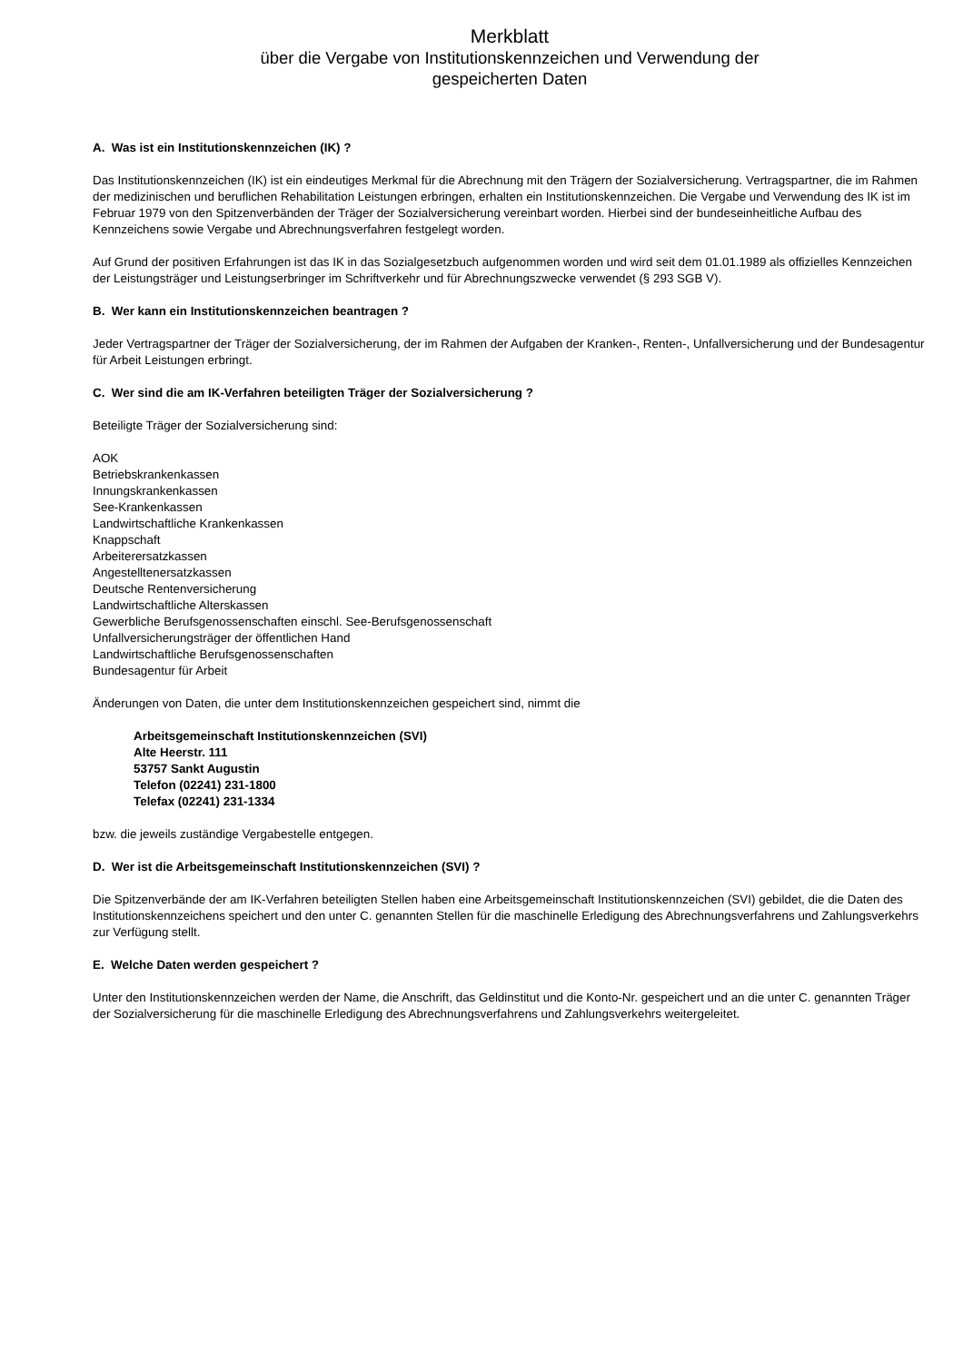Merkblatt
über die Vergabe von Institutionskennzeichen und Verwendung der
gespeicherten Daten
A. Was ist ein Institutionskennzeichen (IK) ?
Das Institutionskennzeichen (IK) ist ein eindeutiges Merkmal für die Abrechnung mit den Trägern der Sozialversicherung. Vertragspartner, die im Rahmen der medizinischen und beruflichen Rehabilitation Leistungen erbringen, erhalten ein Institutionskennzeichen. Die Vergabe und Verwendung des IK ist im Februar 1979 von den Spitzenverbänden der Träger der Sozialversicherung vereinbart worden. Hierbei sind der bundeseinheitliche Aufbau des Kennzeichens sowie Vergabe und Abrechnungsverfahren festgelegt worden.
Auf Grund der positiven Erfahrungen ist das IK in das Sozialgesetzbuch aufgenommen worden und wird seit dem 01.01.1989 als offizielles Kennzeichen der Leistungsträger und Leistungserbringer im Schriftverkehr und für Abrechnungszwecke verwendet (§ 293 SGB V).
B. Wer kann ein Institutionskennzeichen beantragen ?
Jeder Vertragspartner der Träger der Sozialversicherung, der im Rahmen der Aufgaben der Kranken-, Renten-, Unfallversicherung und der Bundesagentur für Arbeit Leistungen erbringt.
C. Wer sind die am IK-Verfahren beteiligten Träger der Sozialversicherung ?
Beteiligte Träger der Sozialversicherung sind:
AOK
Betriebskrankenkassen
Innungskrankenkassen
See-Krankenkassen
Landwirtschaftliche Krankenkassen
Knappschaft
Arbeiterersatzkassen
Angestelltenersatzkassen
Deutsche Rentenversicherung
Landwirtschaftliche Alterskassen
Gewerbliche Berufsgenossenschaften einschl. See-Berufsgenossenschaft
Unfallversicherungsträger der öffentlichen Hand
Landwirtschaftliche Berufsgenossenschaften
Bundesagentur für Arbeit
Änderungen von Daten, die unter dem Institutionskennzeichen gespeichert sind, nimmt die
Arbeitsgemeinschaft Institutionskennzeichen (SVI)
Alte Heerstr. 111
53757 Sankt Augustin
Telefon (02241) 231-1800
Telefax (02241) 231-1334
bzw. die jeweils zuständige Vergabestelle entgegen.
D. Wer ist die Arbeitsgemeinschaft Institutionskennzeichen (SVI) ?
Die Spitzenverbände der am IK-Verfahren beteiligten Stellen haben eine Arbeitsgemeinschaft Institutionskennzeichen (SVI) gebildet, die die Daten des Institutionskennzeichens speichert und den unter C. genannten Stellen für die maschinelle Erledigung des Abrechnungsverfahrens und Zahlungsverkehrs zur Verfügung stellt.
E. Welche Daten werden gespeichert ?
Unter den Institutionskennzeichen werden der Name, die Anschrift, das Geldinstitut und die Konto-Nr. gespeichert und an die unter C. genannten Träger der Sozialversicherung für die maschinelle Erledigung des Abrechnungsverfahrens und Zahlungsverkehrs weitergeleitet.